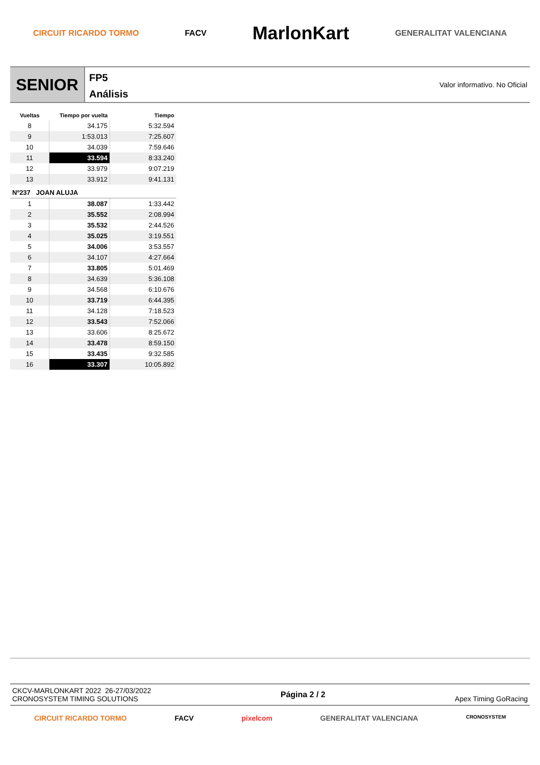CIRCUIT RICARDO TORMO FACV MarlonKart GENERALITAT VALENCIANA
SENIOR
FP5
Análisis
Valor informativo. No Oficial
| Vueltas | Tiempo por vuelta | Tiempo |
| --- | --- | --- |
| 8 | 34.175 | 5:32.594 |
| 9 | 1:53.013 | 7:25.607 |
| 10 | 34.039 | 7:59.646 |
| 11 | 33.594 | 8:33.240 |
| 12 | 33.979 | 9:07.219 |
| 13 | 33.912 | 9:41.131 |
| Nº237 JOAN ALUJA | | |
| 1 | 38.087 | 1:33.442 |
| 2 | 35.552 | 2:08.994 |
| 3 | 35.532 | 2:44.526 |
| 4 | 35.025 | 3:19.551 |
| 5 | 34.006 | 3:53.557 |
| 6 | 34.107 | 4:27.664 |
| 7 | 33.805 | 5:01.469 |
| 8 | 34.639 | 5:36.108 |
| 9 | 34.568 | 6:10.676 |
| 10 | 33.719 | 6:44.395 |
| 11 | 34.128 | 7:18.523 |
| 12 | 33.543 | 7:52.066 |
| 13 | 33.606 | 8:25.672 |
| 14 | 33.478 | 8:59.150 |
| 15 | 33.435 | 9:32.585 |
| 16 | 33.307 | 10:05.892 |
CKCV-MARLONKART 2022 26-27/03/2022
CRONOSYSTEM TIMING SOLUTIONS
Página 2 / 2 Apex Timing GoRacing
CIRCUIT RICARDO TORMO FACV pixelcom GENERALITAT VALENCIANA CRONOSYSTEM